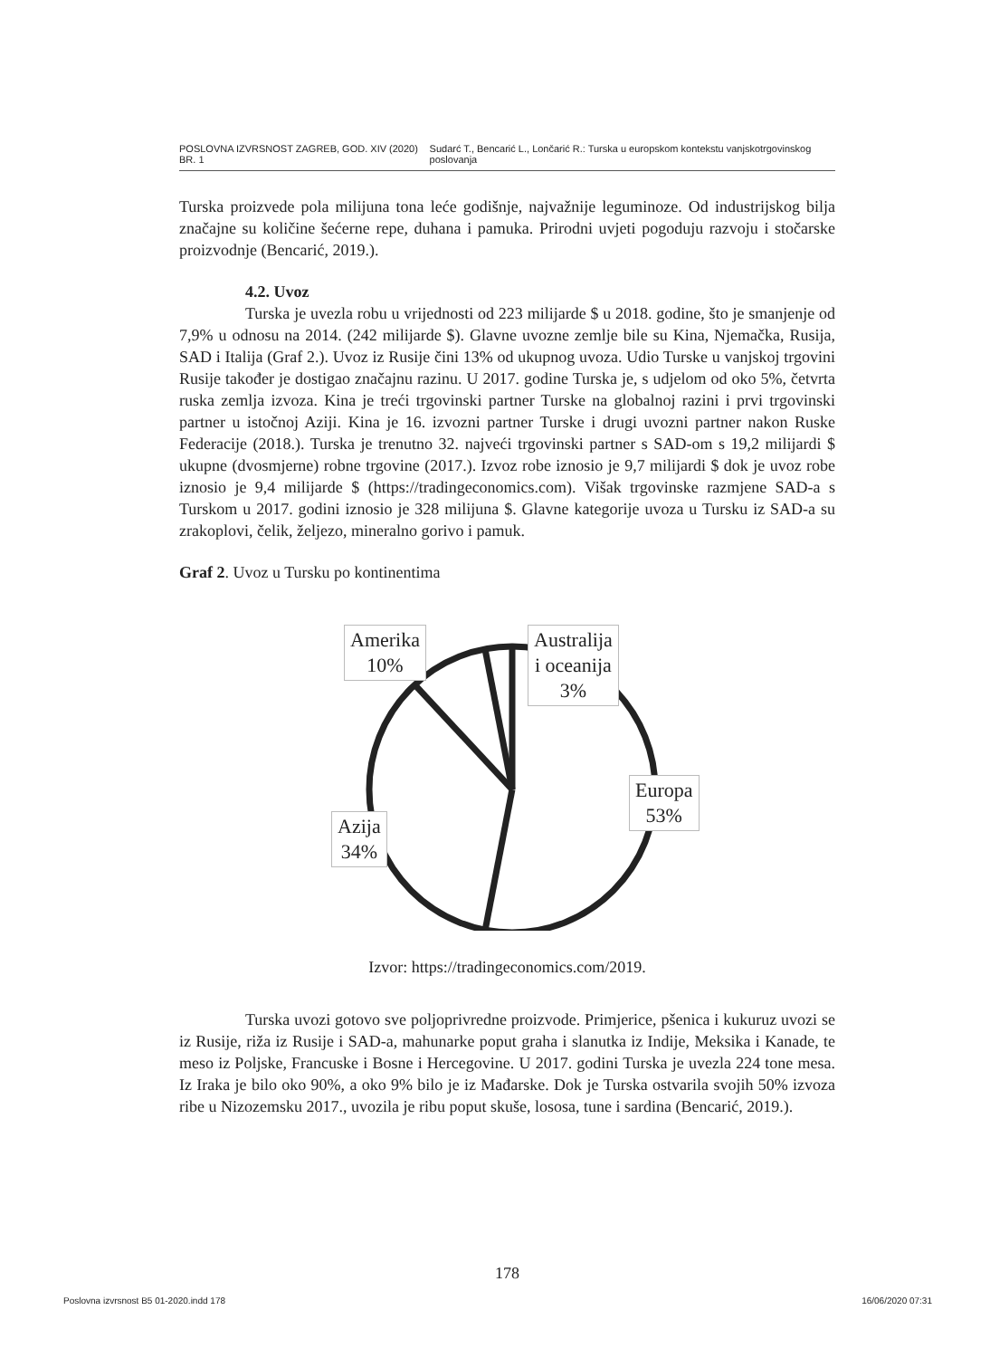POSLOVNA IZVRSNOST ZAGREB, GOD. XIV (2020) BR. 1 Sudarć T., Bencarić L., Lončarić R.: Turska u europskom kontekstu vanjskotrgovinskog poslovanja
Turska proizvede pola milijuna tona leće godišnje, najvažnije leguminoze. Od industrijskog bilja značajne su količine šećerne repe, duhana i pamuka. Prirodni uvjeti pogoduju razvoju i stočarske proizvodnje (Bencarić, 2019.).
4.2. Uvoz
Turska je uvezla robu u vrijednosti od 223 milijarde $ u 2018. godine, što je smanjenje od 7,9% u odnosu na 2014. (242 milijarde $). Glavne uvozne zemlje bile su Kina, Njemačka, Rusija, SAD i Italija (Graf 2.). Uvoz iz Rusije čini 13% od ukupnog uvoza. Udio Turske u vanjskoj trgovini Rusije također je dostigao značajnu razinu. U 2017. godine Turska je, s udjelom od oko 5%, četvrta ruska zemlja izvoza. Kina je treći trgovinski partner Turske na globalnoj razini i prvi trgovinski partner u istočnoj Aziji. Kina je 16. izvozni partner Turske i drugi uvozni partner nakon Ruske Federacije (2018.). Turska je trenutno 32. najveći trgovinski partner s SAD-om s 19,2 milijardi $ ukupne (dvosmjerne) robne trgovine (2017.). Izvoz robe iznosio je 9,7 milijardi $ dok je uvoz robe iznosio je 9,4 milijarde $ (https://tradingeconomics.com). Višak trgovinske razmjene SAD-a s Turskom u 2017. godini iznosio je 328 milijuna $. Glavne kategorije uvoza u Tursku iz SAD-a su zrakoplovi, čelik, željezo, mineralno gorivo i pamuk.
Graf 2. Uvoz u Tursku po kontinentima
Amerika
10%
Australija
i oceanija
3%
Europa
53%
Azija
34%
Izvor: https://tradingeconomics.com/2019.
Turska uvozi gotovo sve poljoprivredne proizvode. Primjerice, pšenica i kukuruz uvozi se iz Rusije, riža iz Rusije i SAD-a, mahunarke poput graha i slanutka iz Indije, Meksika i Kanade, te meso iz Poljske, Francuske i Bosne i Hercegovine. U 2017. godini Turska je uvezla 224 tone mesa. Iz Iraka je bilo oko 90%, a oko 9% bilo je iz Mađarske. Dok je Turska ostvarila svojih 50% izvoza ribe u Nizozemsku 2017., uvozila je ribu poput skuše, lososa, tune i sardina (Bencarić, 2019.).
178
Poslovna izvrsnost B5 01-2020.indd 178 16/06/2020 07:31